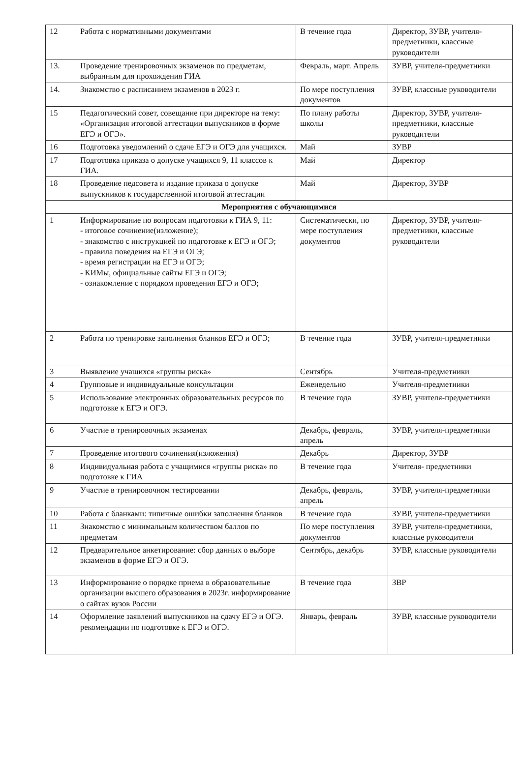| 12 | Работа с нормативными документами | В течение года | Директор, ЗУВР, учителя-предметники, классные руководители |
| 13. | Проведение тренировочных экзаменов по предметам, выбранным для прохождения ГИА | Февраль, март. Апрель | ЗУВР, учителя-предметники |
| 14. | Знакомство с расписанием экзаменов в 2023 г. | По мере поступления документов | ЗУВР, классные руководители |
| 15 | Педагогический совет, совещание при директоре на тему: «Организация итоговой аттестации выпускников в форме ЕГЭ и ОГЭ». | По плану работы школы | Директор, ЗУВР, учителя-предметники, классные руководители |
| 16 | Подготовка уведомлений о сдаче ЕГЭ и ОГЭ для учащихся. | Май | ЗУВР |
| 17 | Подготовка приказа о допуске учащихся 9, 11 классов к ГИА. | Май | Директор |
| 18 | Проведение педсовета и издание приказа о допуске выпускников к государственной итоговой аттестации | Май | Директор, ЗУВР |
| Мероприятия с обучающимися | | | |
| 1 | Информирование по вопросам подготовки к ГИА 9, 11: - итоговое сочинение(изложение); - знакомство с инструкцией по подготовке к ЕГЭ и ОГЭ; - правила поведения на ЕГЭ и ОГЭ; - время регистрации на ЕГЭ и ОГЭ; - КИМы, официальные сайты ЕГЭ и ОГЭ; - ознакомление с порядком проведения ЕГЭ и ОГЭ; | Систематически, по мере поступления документов | Директор, ЗУВР, учителя-предметники, классные руководители |
| 2 | Работа по тренировке заполнения бланков ЕГЭ и ОГЭ; | В течение года | ЗУВР, учителя-предметники |
| 3 | Выявление учащихся «группы риска» | Сентябрь | Учителя-предметники |
| 4 | Групповые и индивидуальные консультации | Еженедельно | Учителя-предметники |
| 5 | Использование электронных образовательных ресурсов по подготовке к ЕГЭ и ОГЭ. | В течение года | ЗУВР, учителя-предметники |
| 6 | Участие в тренировочных экзаменах | Декабрь, февраль, апрель | ЗУВР, учителя-предметники |
| 7 | Проведение итогового сочинения(изложения) | Декабрь | Директор, ЗУВР |
| 8 | Индивидуальная работа с учащимися «группы риска» по подготовке к ГИА | В течение года | Учителя- предметники |
| 9 | Участие в тренировочном тестировании | Декабрь, февраль, апрель | ЗУВР, учителя-предметники |
| 10 | Работа с бланками: типичные ошибки заполнения бланков | В течение года | ЗУВР, учителя-предметники |
| 11 | Знакомство с минимальным количеством баллов по предметам | По мере поступления документов | ЗУВР, учителя-предметники, классные руководители |
| 12 | Предварительное анкетирование: сбор данных о выборе экзаменов в форме ЕГЭ и ОГЭ. | Сентябрь, декабрь | ЗУВР, классные руководители |
| 13 | Информирование о порядке приема в образовательные организации высшего образования в 2023г. информирование о сайтах вузов России | В течение года | ЗВР |
| 14 | Оформление заявлений выпускников на сдачу ЕГЭ и ОГЭ. рекомендации по подготовке к ЕГЭ и ОГЭ. | Январь, февраль | ЗУВР, классные руководители |